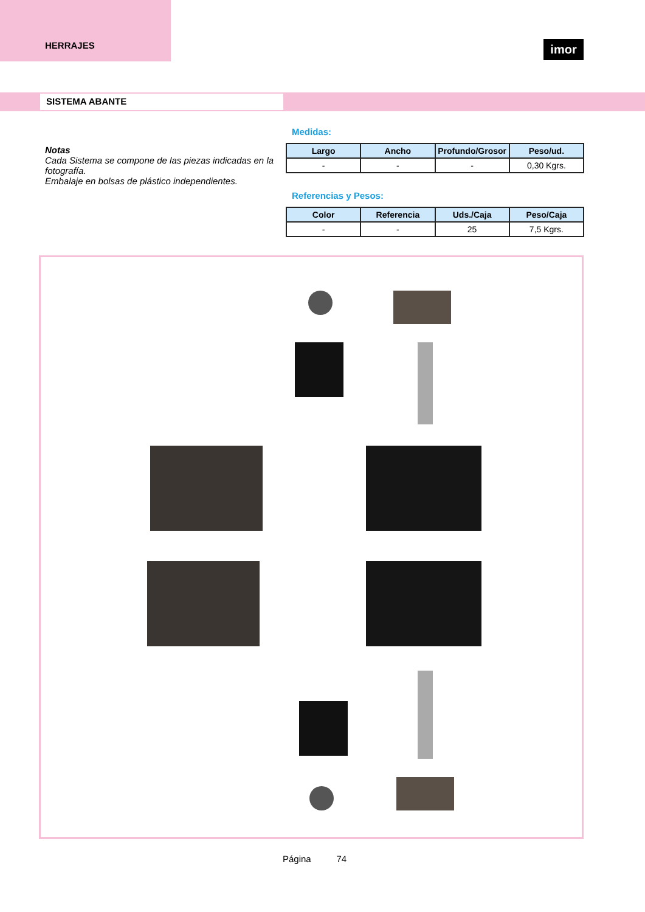HERRAJES
imor
SISTEMA ABANTE
Notas
Cada Sistema se compone de las piezas indicadas en la fotografía.
Embalaje en bolsas de plástico independientes.
Medidas:
| Largo | Ancho | Profundo/Grosor | Peso/ud. |
| --- | --- | --- | --- |
| - | - | - | 0,30 Kgrs. |
Referencias y Pesos:
| Color | Referencia | Uds./Caja | Peso/Caja |
| --- | --- | --- | --- |
| - | - | 25 | 7,5 Kgrs. |
Página 74